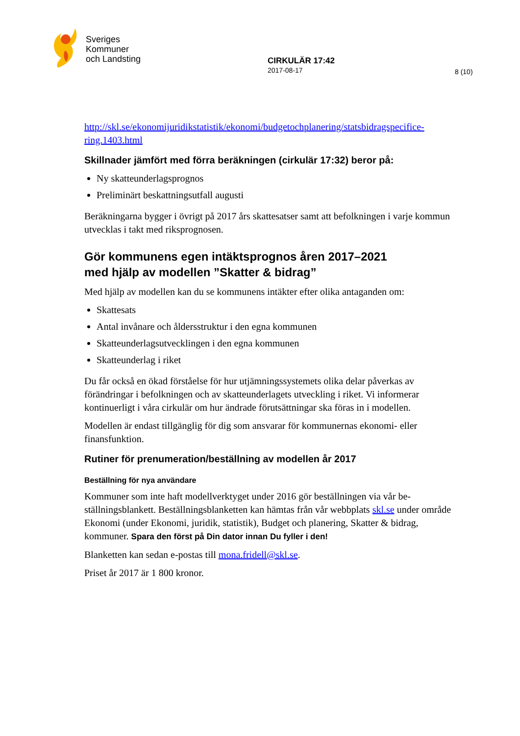Sveriges
Kommuner
och Landsting
CIRKULÄR 17:42
2017-08-17
8 (10)
http://skl.se/ekonomijuridikstatistik/ekonomi/budgetochplanering/statsbidragspecifice-ring.1403.html
Skillnader jämfört med förra beräkningen (cirkulär 17:32) beror på:
Ny skatteunderlagsprognos
Preliminärt beskattningsutfall augusti
Beräkningarna bygger i övrigt på 2017 års skattesatser samt att befolkningen i varje kommun utvecklas i takt med riksprognosen.
Gör kommunens egen intäktsprognos åren 2017–2021
med hjälp av modellen ”Skatter & bidrag”
Med hjälp av modellen kan du se kommunens intäkter efter olika antaganden om:
Skattesats
Antal invånare och åldersstruktur i den egna kommunen
Skatteunderlagsutvecklingen i den egna kommunen
Skatteunderlag i riket
Du får också en ökad förståelse för hur utjämningssystemets olika delar påverkas av förändringar i befolkningen och av skatteunderlagets utveckling i riket. Vi informerar kontinuerligt i våra cirkulär om hur ändrade förutsättningar ska föras in i modellen.
Modellen är endast tillgänglig för dig som ansvarar för kommunernas ekonomi- eller finansfunktion.
Rutiner för prenumeration/beställning av modellen år 2017
Beställning för nya användare
Kommuner som inte haft modellverktyget under 2016 gör beställningen via vår be-ställningsblankett. Beställningsblanketten kan hämtas från vår webbplats skl.se under område Ekonomi (under Ekonomi, juridik, statistik), Budget och planering, Skatter & bidrag, kommuner. Spara den först på Din dator innan Du fyller i den!
Blanketten kan sedan e-postas till mona.fridell@skl.se.
Priset år 2017 är 1 800 kronor.